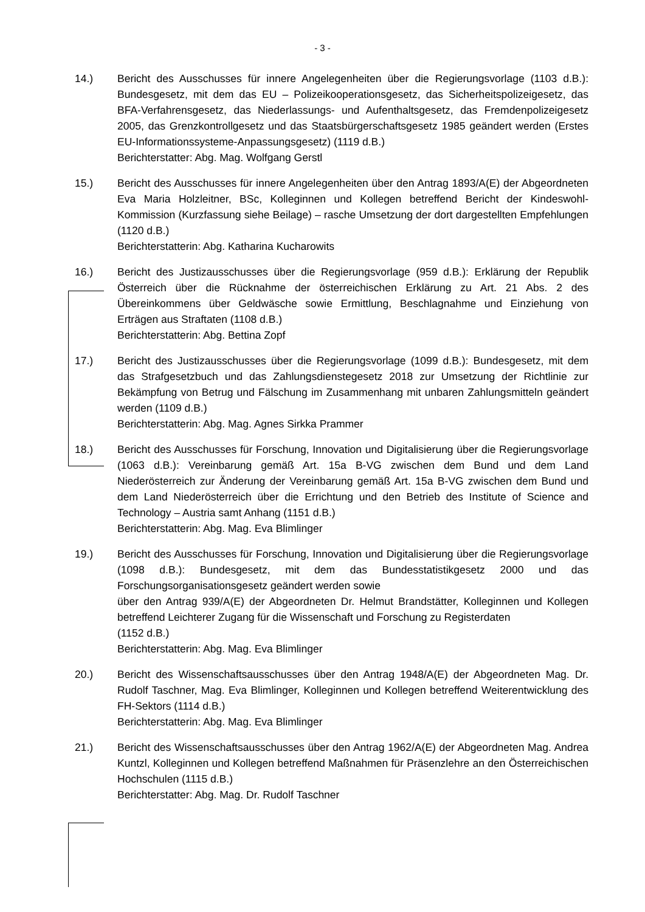- 3 -
14.) Bericht des Ausschusses für innere Angelegenheiten über die Regierungsvorlage (1103 d.B.): Bundesgesetz, mit dem das EU – Polizeikooperationsgesetz, das Sicherheitspolizeigesetz, das BFA-Verfahrensgesetz, das Niederlassungs- und Aufenthaltsgesetz, das Fremdenpolizeigesetz 2005, das Grenzkontrollgesetz und das Staatsbürgerschaftsgesetz 1985 geändert werden (Erstes EU-Informationssysteme-Anpassungsgesetz) (1119 d.B.)
Berichterstatter: Abg. Mag. Wolfgang Gerstl
15.) Bericht des Ausschusses für innere Angelegenheiten über den Antrag 1893/A(E) der Abgeordneten Eva Maria Holzleitner, BSc, Kolleginnen und Kollegen betreffend Bericht der Kindeswohl-Kommission (Kurzfassung siehe Beilage) – rasche Umsetzung der dort dargestellten Empfehlungen (1120 d.B.)
Berichterstatterin: Abg. Katharina Kucharowits
16.) Bericht des Justizausschusses über die Regierungsvorlage (959 d.B.): Erklärung der Republik Österreich über die Rücknahme der österreichischen Erklärung zu Art. 21 Abs. 2 des Übereinkommens über Geldwäsche sowie Ermittlung, Beschlagnahme und Einziehung von Erträgen aus Straftaten (1108 d.B.)
Berichterstatterin: Abg. Bettina Zopf
17.) Bericht des Justizausschusses über die Regierungsvorlage (1099 d.B.): Bundesgesetz, mit dem das Strafgesetzbuch und das Zahlungsdienstegesetz 2018 zur Umsetzung der Richtlinie zur Bekämpfung von Betrug und Fälschung im Zusammenhang mit unbaren Zahlungsmitteln geändert werden (1109 d.B.)
Berichterstatterin: Abg. Mag. Agnes Sirkka Prammer
18.) Bericht des Ausschusses für Forschung, Innovation und Digitalisierung über die Regierungsvorlage (1063 d.B.): Vereinbarung gemäß Art. 15a B-VG zwischen dem Bund und dem Land Niederösterreich zur Änderung der Vereinbarung gemäß Art. 15a B-VG zwischen dem Bund und dem Land Niederösterreich über die Errichtung und den Betrieb des Institute of Science and Technology – Austria samt Anhang (1151 d.B.)
Berichterstatterin: Abg. Mag. Eva Blimlinger
19.) Bericht des Ausschusses für Forschung, Innovation und Digitalisierung über die Regierungsvorlage (1098 d.B.): Bundesgesetz, mit dem das Bundesstatistikgesetz 2000 und das Forschungsorganisationsgesetz geändert werden sowie
über den Antrag 939/A(E) der Abgeordneten Dr. Helmut Brandstätter, Kolleginnen und Kollegen betreffend Leichterer Zugang für die Wissenschaft und Forschung zu Registerdaten
(1152 d.B.)
Berichterstatterin: Abg. Mag. Eva Blimlinger
20.) Bericht des Wissenschaftsausschusses über den Antrag 1948/A(E) der Abgeordneten Mag. Dr. Rudolf Taschner, Mag. Eva Blimlinger, Kolleginnen und Kollegen betreffend Weiterentwicklung des FH-Sektors (1114 d.B.)
Berichterstatterin: Abg. Mag. Eva Blimlinger
21.) Bericht des Wissenschaftsausschusses über den Antrag 1962/A(E) der Abgeordneten Mag. Andrea Kuntzl, Kolleginnen und Kollegen betreffend Maßnahmen für Präsenzlehre an den Österreichischen Hochschulen (1115 d.B.)
Berichterstatter: Abg. Mag. Dr. Rudolf Taschner